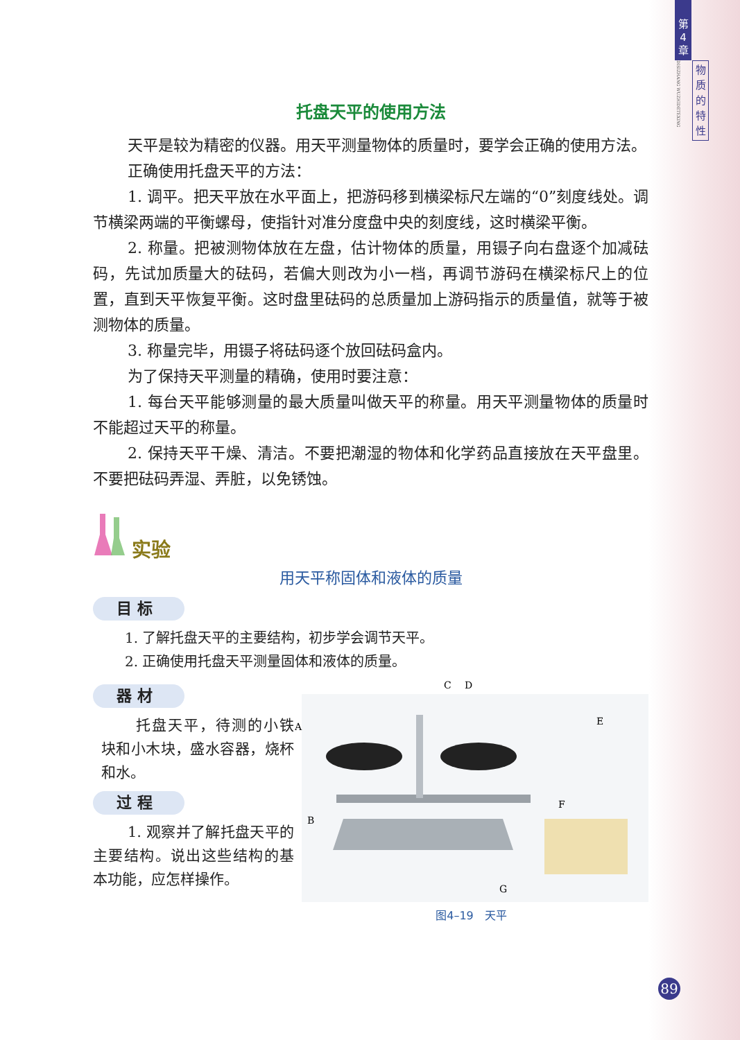托盘天平的使用方法
天平是较为精密的仪器。用天平测量物体的质量时，要学会正确的使用方法。
正确使用托盘天平的方法：
1. 调平。把天平放在水平面上，把游码移到横梁标尺左端的“0”刻度线处。调节横梁两端的平衡螺母，使指针对准分度盘中央的刻度线，这时横梁平衡。
2. 称量。把被测物体放在左盘，估计物体的质量，用镊子向右盘逐个加减砝码，先试加质量大的砝码，若偏大则改为小一档，再调节游码在横梁标尺上的位置，直到天平恢复平衡。这时盘里砝码的总质量加上游码指示的质量值，就等于被测物体的质量。
3. 称量完毕，用镊子将砝码逐个放回砝码盒内。
为了保持天平测量的精确，使用时要注意：
1. 每台天平能够测量的最大质量叫做天平的称量。用天平测量物体的质量时不能超过天平的称量。
2. 保持天平干燥、清洁。不要把潮湿的物体和化学药品直接放在天平盘里。不要把砝码弄湿、弄脏，以免锈蚀。
实验
用天平称固体和液体的质量
目 标
1. 了解托盘天平的主要结构，初步学会调节天平。
2. 正确使用托盘天平测量固体和液体的质量。
器 材
托盘天平，待测的小铁块和小木块，盛水容器，烧杯和水。
过 程
1. 观察并了解托盘天平的主要结构。说出这些结构的基本功能，应怎样操作。
C
D
A
E
B
F
G
图4–19　天平
第
4
章
DISIZHANG WUZHIDETEXING
物
质
的
特
性
89